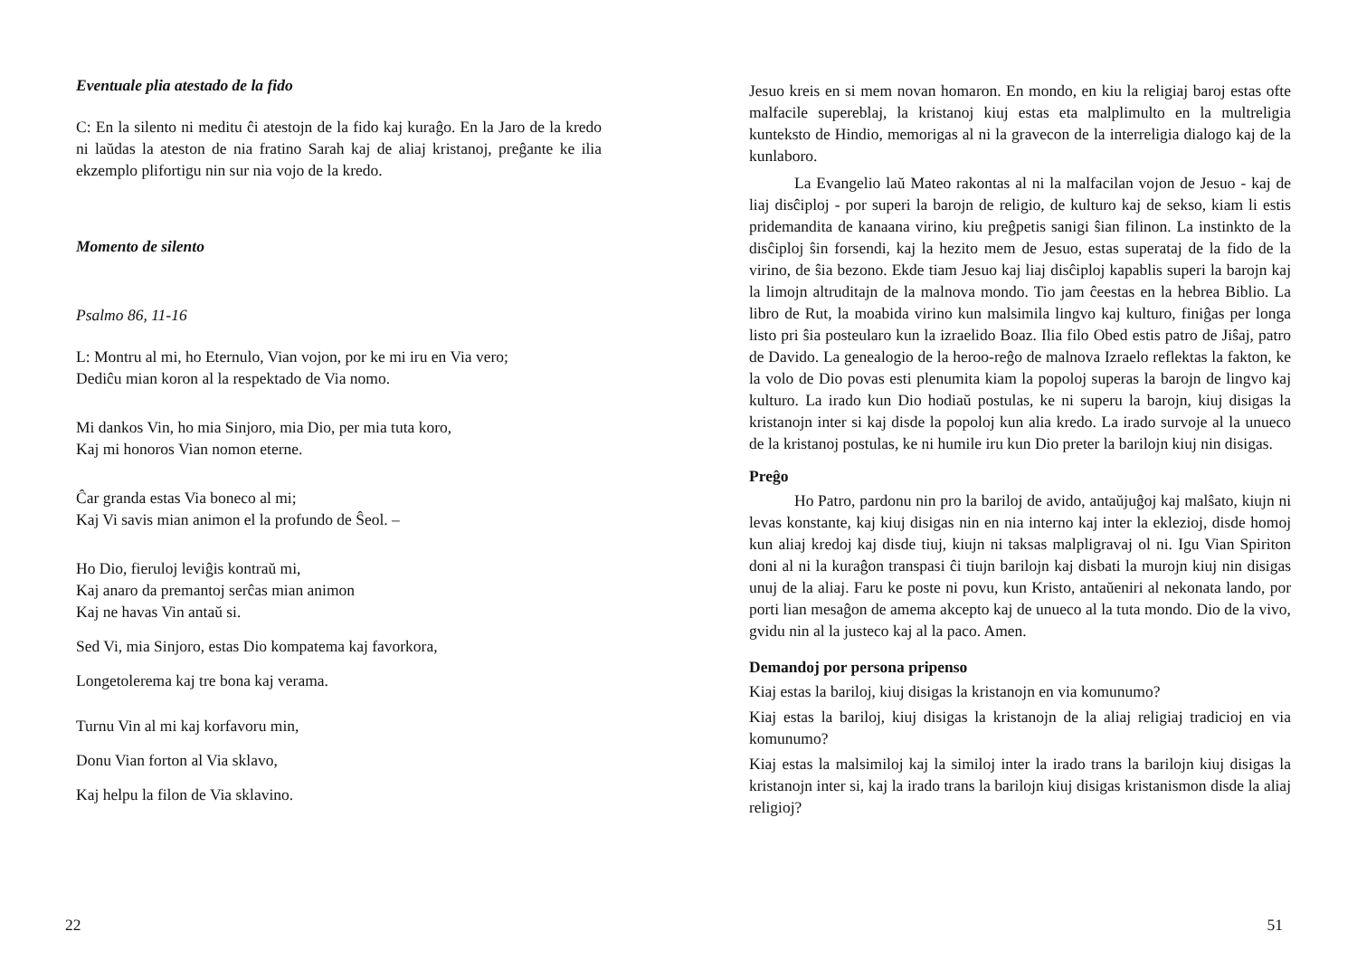Eventuale plia atestado de la fido
C: En la silento ni meditu ĉi atestojn de la fido kaj kuraĝo. En la Jaro de la kredo ni laŭdas la ateston de nia fratino Sarah kaj de aliaj kristanoj, preĝante ke ilia ekzemplo plifortigu nin sur nia vojo de la kredo.
Momento de silento
Psalmo 86, 11-16
L: Montru al mi, ho Eternulo, Vian vojon, por ke mi iru en Via vero;
Dediĉu mian koron al la respektado de Via nomo.
Mi dankos Vin, ho mia Sinjoro, mia Dio, per mia tuta koro,
Kaj mi honoros Vian nomon eterne.
Ĉar granda estas Via boneco al mi;
Kaj Vi savis mian animon el la profundo de Ŝeol. –
Ho Dio, fieruloj leviĝis kontraŭ mi,
Kaj anaro da premantoj serĉas mian animon
Kaj ne havas Vin antaŭ si.
Sed Vi, mia Sinjoro, estas Dio kompatema kaj favorkora,
Longetolerema kaj tre bona kaj verama.
Turnu Vin al mi kaj korfavoru min,
Donu Vian forton al Via sklavo,
Kaj helpu la filon de Via sklavino.
22
Jesuo kreis en si mem novan homaron. En mondo, en kiu la religiaj baroj estas ofte malfacile supereblaj, la kristanoj kiuj estas eta malplimulto en la multreligia kunteksto de Hindio, memorigas al ni la gravecon de la interreligia dialogo kaj de la kunlaboro.
La Evangelio laŭ Mateo rakontas al ni la malfacilan vojon de Jesuo - kaj de liaj disĉiploj - por superi la barojn de religio, de kulturo kaj de sekso, kiam li estis pridemandita de kanaana virino, kiu preĝpetis sanigi ŝian filinon. La instinkto de la disĉiploj ŝin forsendi, kaj la hezito mem de Jesuo, estas superataj de la fido de la virino, de ŝia bezono. Ekde tiam Jesuo kaj liaj disĉiploj kapablis superi la barojn kaj la limojn altruditajn de la malnova mondo. Tio jam ĉeestas en la hebrea Biblio. La libro de Rut, la moabida virino kun malsimila lingvo kaj kulturo, finiĝas per longa listo pri ŝia posteularo kun la izraelido Boaz. Ilia filo Obed estis patro de Jiŝaj, patro de Davido. La genealogio de la heroo-reĝo de malnova Izraelo reflektas la fakton, ke la volo de Dio povas esti plenumita kiam la popoloj superas la barojn de lingvo kaj kulturo. La irado kun Dio hodiaŭ postulas, ke ni superu la barojn, kiuj disigas la kristanojn inter si kaj disde la popoloj kun alia kredo. La irado survoje al la unueco de la kristanoj postulas, ke ni humile iru kun Dio preter la barilojn kiuj nin disigas.
Preĝo
Ho Patro, pardonu nin pro la bariloj de avido, antaŭjuĝoj kaj malŝato, kiujn ni levas konstante, kaj kiuj disigas nin en nia interno kaj inter la eklezioj, disde homoj kun aliaj kredoj kaj disde tiuj, kiujn ni taksas malpligravaj ol ni. Igu Vian Spiriton doni al ni la kuraĝon transpasi ĉi tiujn barilojn kaj disbati la murojn kiuj nin disigas unuj de la aliaj. Faru ke poste ni povu, kun Kristo, antaŭeniri al nekonata lando, por porti lian mesaĝon de amema akcepto kaj de unueco al la tuta mondo. Dio de la vivo, gvidu nin al la justeco kaj al la paco. Amen.
Demandoj por persona pripenso
Kiaj estas la bariloj, kiuj disigas la kristanojn en via komunumo?
Kiaj estas la bariloj, kiuj disigas la kristanojn de la aliaj religiaj tradicioj en via komunumo?
Kiaj estas la malsimiloj kaj la similoj inter la irado trans la barilojn kiuj disigas la kristanojn inter si, kaj la irado trans la barilojn kiuj disigas kristanismon disde la aliaj religioj?
51